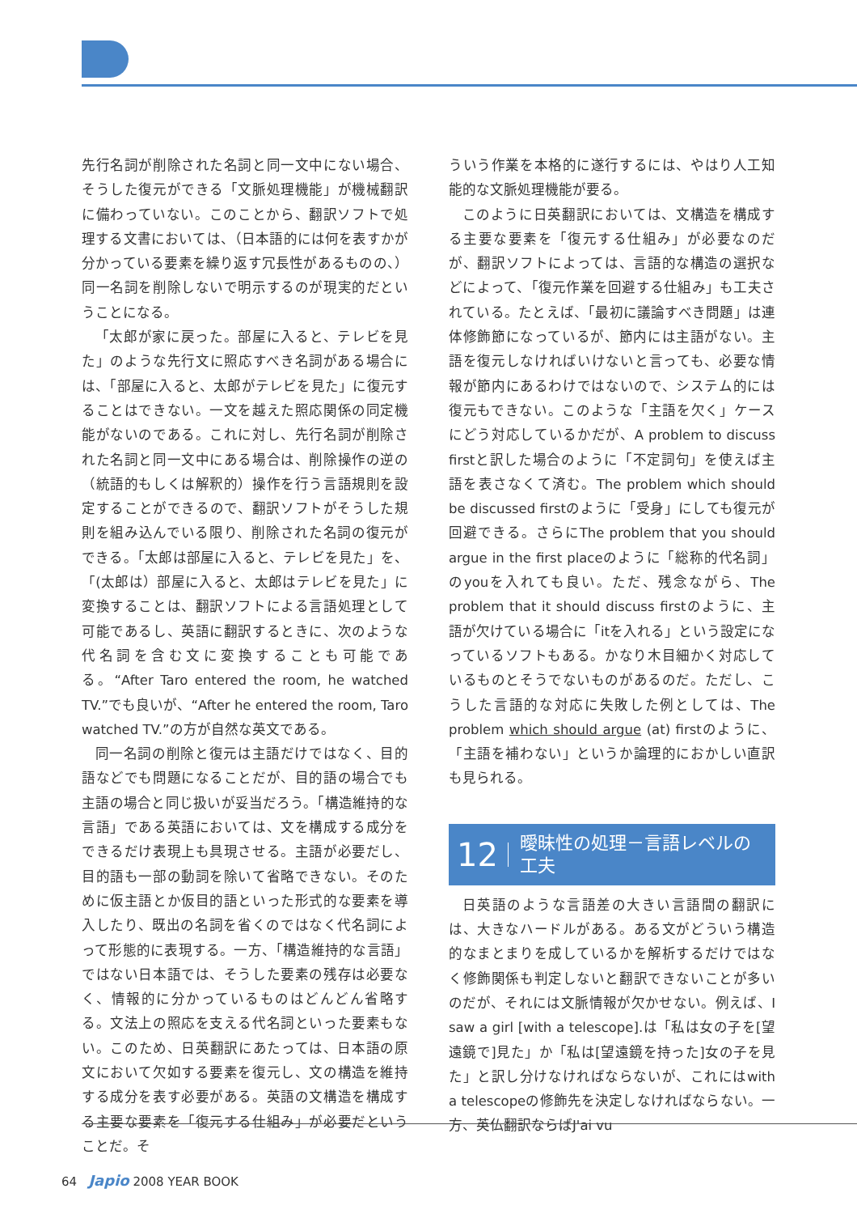先行名詞が削除された名詞と同一文中にない場合、そうした復元ができる「文脈処理機能」が機械翻訳に備わっていない。このことから、翻訳ソフトで処理する文書においては、（日本語的には何を表すかが分かっている要素を繰り返す冗長性があるものの、）同一名詞を削除しないで明示するのが現実的だということになる。
「太郎が家に戻った。部屋に入ると、テレビを見た」のような先行文に照応すべき名詞がある場合には、「部屋に入ると、太郎がテレビを見た」に復元することはできない。一文を越えた照応関係の同定機能がないのである。これに対し、先行名詞が削除された名詞と同一文中にある場合は、削除操作の逆の（統語的もしくは解釈的）操作を行う言語規則を設定することができるので、翻訳ソフトがそうした規則を組み込んでいる限り、削除された名詞の復元ができる。「太郎は部屋に入ると、テレビを見た」を、「(太郎は）部屋に入ると、太郎はテレビを見た」に変換することは、翻訳ソフトによる言語処理として可能であるし、英語に翻訳するときに、次のような代名詞を含む文に変換することも可能である。“After Taro entered the room, he watched TV.”でも良いが、“After he entered the room, Taro watched TV.”の方が自然な英文である。
同一名詞の削除と復元は主語だけではなく、目的語などでも問題になることだが、目的語の場合でも主語の場合と同じ扱いが妥当だろう。「構造維持的な言語」である英語においては、文を構成する成分をできるだけ表現上も具現させる。主語が必要だし、目的語も一部の動詞を除いて省略できない。そのために仮主語とか仮目的語といった形式的な要素を導入したり、既出の名詞を省くのではなく代名詞によって形態的に表現する。一方、「構造維持的な言語」ではない日本語では、そうした要素の残存は必要なく、情報的に分かっているものはどんどん省略する。文法上の照応を支える代名詞といった要素もない。このため、日英翻訳にあたっては、日本語の原文において欠如する要素を復元し、文の構造を維持する成分を表す必要がある。英語の文構造を構成する主要な要素を「復元する仕組み」が必要だということだ。そ
ういう作業を本格的に遂行するには、やはり人工知能的な文脈処理機能が要る。
このように日英翻訳においては、文構造を構成する主要な要素を「復元する仕組み」が必要なのだが、翻訳ソフトによっては、言語的な構造の選択などによって、「復元作業を回避する仕組み」も工夫されている。たとえば、「最初に議論すべき問題」は連体修飾節になっているが、節内には主語がない。主語を復元しなければいけないと言っても、必要な情報が節内にあるわけではないので、システム的には復元もできない。このような「主語を欠く」ケースにどう対応しているかだが、A problem to discuss firstと訳した場合のように「不定詞句」を使えば主語を表さなくて済む。The problem which should be discussed firstのように「受身」にしても復元が回避できる。さらにThe problem that you should argue in the first placeのように「総称的代名詞」のyouを入れても良い。ただ、残念ながら、The problem that it should discuss firstのように、主語が欠けている場合に「itを入れる」という設定になっているソフトもある。かなり木目細かく対応しているものとそうでないものがあるのだ。ただし、こうした言語的な対応に失敗した例としては、The problem which should argue (at) firstのように、「主語を補わない」というか論理的におかしい直訳も見られる。
12 曖昧性の処理－言語レベルの工夫
日英語のような言語差の大きい言語間の翻訳には、大きなハードルがある。ある文がどういう構造的なまとまりを成しているかを解析するだけではなく修飾関係も判定しないと翻訳できないことが多いのだが、それには文脈情報が欠かせない。例えば、I saw a girl [with a telescope].は「私は女の子を[望遠鏡で]見た」か「私は[望遠鏡を持った]女の子を見た」と訳し分けなければならないが、これにはwith a telescopeの修飾先を決定しなければならない。一方、英仏翻訳ならばJ'ai vu
64 Japio 2008 YEAR BOOK